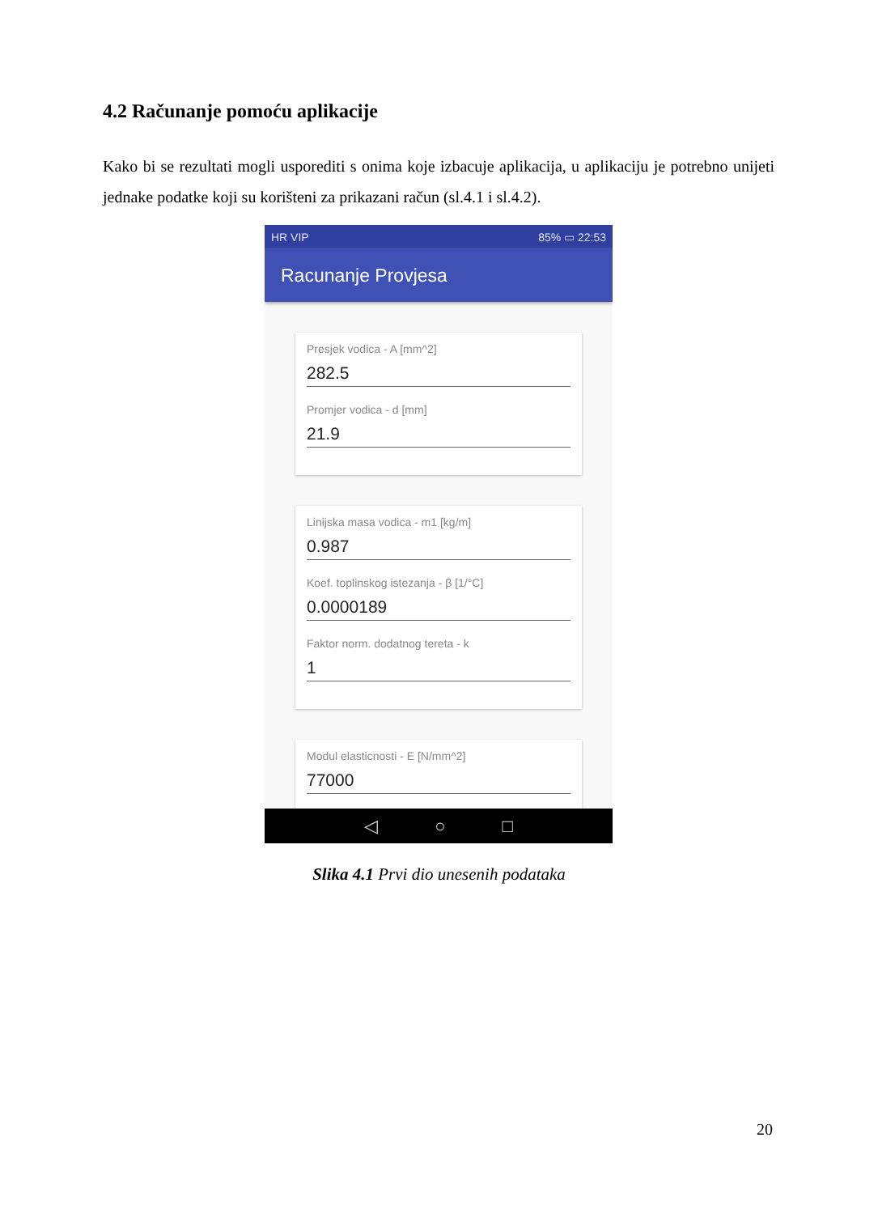4.2 Računanje pomoću aplikacije
Kako bi se rezultati mogli usporediti s onima koje izbacuje aplikacija, u aplikaciju je potrebno unijeti jednake podatke koji su korišteni za prikazani račun (sl.4.1 i sl.4.2).
HR VIP 85% ▭ 22:53
Racunanje Provjesa
Presjek vodica - A [mm^2]
282.5
Promjer vodica - d [mm]
21.9
Linijska masa vodica - m1 [kg/m]
0.987
Koef. toplinskog istezanja - β [1/°C]
0.0000189
Faktor norm. dodatnog tereta - k
1
Modul elasticnosti - E [N/mm^2]
77000
◁ ○ □
Slika 4.1 Prvi dio unesenih podataka
20